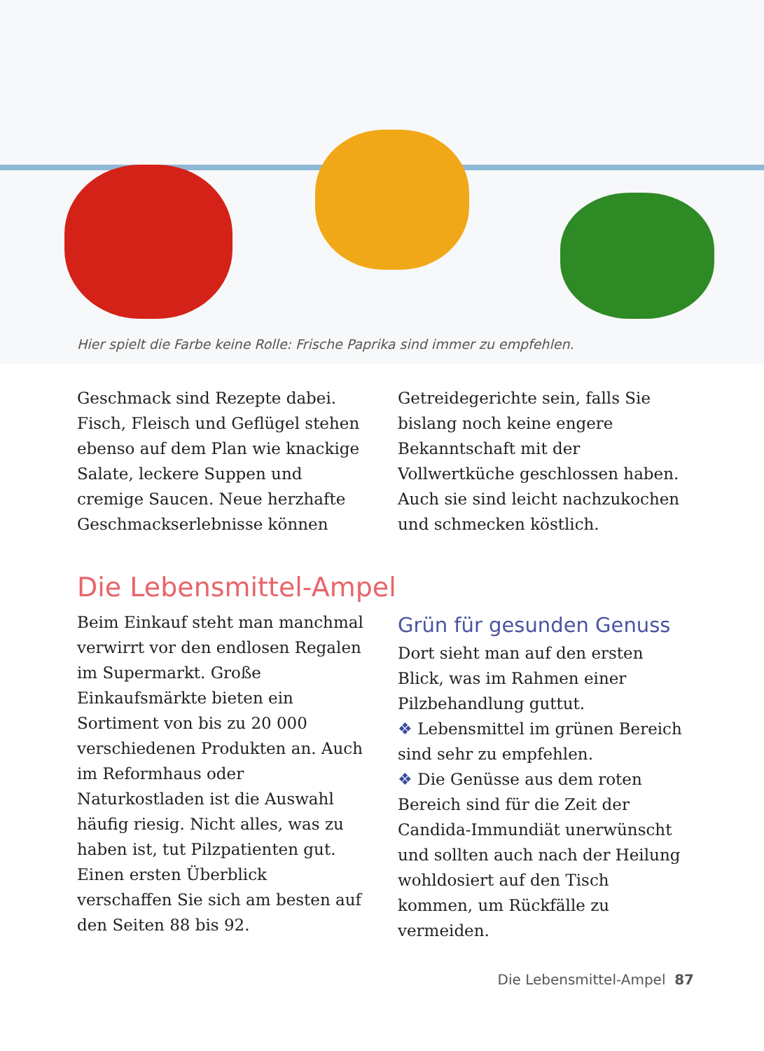Hier spielt die Farbe keine Rolle: Frische Paprika sind immer zu empfehlen.
Geschmack sind Rezepte dabei. Fisch, Fleisch und Geflügel stehen ebenso auf dem Plan wie knackige Salate, leckere Suppen und cremige Saucen. Neue herzhafte Geschmackserlebnisse können
Getreidegerichte sein, falls Sie bislang noch keine engere Bekanntschaft mit der Vollwertküche geschlossen haben. Auch sie sind leicht nachzukochen und schmecken köstlich.
Die Lebensmittel-Ampel
Beim Einkauf steht man manchmal verwirrt vor den endlosen Regalen im Supermarkt. Große Einkaufsmärkte bieten ein Sortiment von bis zu 20 000 verschiedenen Produkten an. Auch im Reformhaus oder Naturkostladen ist die Auswahl häufig riesig. Nicht alles, was zu haben ist, tut Pilzpatienten gut. Einen ersten Überblick verschaffen Sie sich am besten auf den Seiten 88 bis 92.
Grün für gesunden Genuss
Dort sieht man auf den ersten Blick, was im Rahmen einer Pilzbehandlung guttut.
❖ Lebensmittel im grünen Bereich sind sehr zu empfehlen.
❖ Die Genüsse aus dem roten Bereich sind für die Zeit der Candida-Immundiät unerwünscht und sollten auch nach der Heilung wohldosiert auf den Tisch kommen, um Rückfälle zu vermeiden.
Die Lebensmittel-Ampel 87